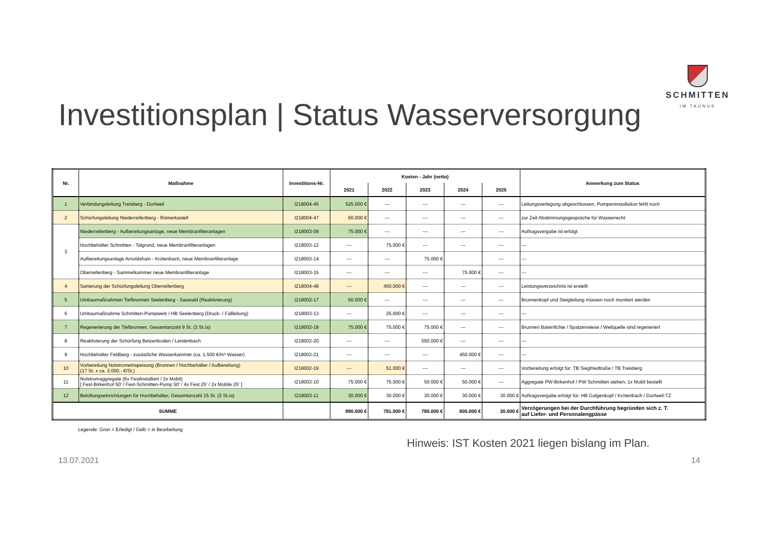SCHMITTEN
IM TAUNUS
Investitionsplan | Status Wasserversorgung
| Nr. | Maßnahme | Investitions-Nr. | Kosten - Jahr (netto) | | | | | Anmerkung zum Status |
| --- | --- | --- | --- | --- | --- | --- | --- | --- |
| | | | 2021 | 2022 | 2023 | 2024 | 2025 | |
| 1 | Verbindungsleitung Treisberg - Dorfweil | I218004-45 | 525.000 € | --- | --- | --- | --- | Leitungsverlegung abgeschlossen, Pumpeninstallation fehlt noch |
| 2 | Schürfungsleitung Niederreifenberg - Römerkastell | I218004-47 | 60.000 € | --- | --- | --- | --- | zur Zeit Abstimmungsgespräche für Wasserrecht |
| 3 | Niederreifenberg - Aufbereitungsanlage, neue Membranfilteranlagen | I218003-09 | 75.000 € | --- | --- | --- | --- | Auftragsvergabe ist erfolgt |
| | Hochbehälter Schmitten - Talgrund, neue Membranfilteranlagen | I218003-12 | --- | 75.000 € | --- | --- | --- | --- |
| | Aufbereitungsanlage Arnoldshain - Krötenbach, neue Membranfilteranlage | I218003-14 | --- | --- | 75.000 € | | --- | --- |
| | Oberreifenberg - Sammelkammer neue Membranfilteranlage | I218003-15 | --- | --- | --- | 75.000 € | --- | --- |
| 4 | Sanierung der Schürfungsleitung Oberreifenberg | I218004-48 | --- | 450.000 € | --- | --- | --- | Leistungsverzeichnis ist erstellt |
| 5 | Umbaumaßnahmen Tiefbrunnen Seelenberg - Sauwald (Reaktivierung) | I218002-17 | 50.000 € | --- | --- | --- | --- | Brunnenkopf und Steigleitung müssen noch montiert werden |
| 6 | Umbaumaßnahme Schmitten-Pumpwerk / HB Seelenberg (Druck- / Fallleitung) | I218003-13 | --- | 25.000 € | --- | --- | --- | --- |
| 7 | Regenerierung der Tiefbrunnen, Gesamtanzahl 9 St. (3 St./a) | I218002-18 | 75.000 € | 75.000 € | 75.000 € | --- | --- | Brunnen Bärenfichte / Spatzenwiese / Weilquelle sind regeneriert |
| 8 | Reaktivierung der Schürfung Betzenboden / Leistenbach | I218002-20 | --- | --- | 550.000 € | --- | --- | --- |
| 9 | Hochbehälter Feldberg - zusätzliche Wasserkammer (ca. 1.500 €/m³ Wasser) | I218002-21 | --- | --- | --- | 450.000 € | --- | --- |
| 10 | Vorbereitung Notstromeinspeisung (Brunnen / Hochbehälter / Aufbereitung) (17 St. x ca. 3.000,- €/St.) | I218002-19 | --- | 51.000 € | --- | --- | --- | Vorbereitung erfolgt für: TB Siegfriedtraße / TB Treisberg |
| 11 | Notstromaggregate (6x Festinstalliert / 2x Mobil) [ Fest-Birkenhof 50' / Fest-Schmitten-Pump 50' / 4x Fest 25' / 2x Mobile 25' ] | I218003-10 | 75.000 € | 75.000 € | 50.000 € | 50.000 € | --- | Aggregate PW-Birkenhof / PW Schmitten stehen, 1x Mobil bestellt |
| 12 | Belüftungseinrichtungen für Hochbehälter, Gesamtanzahl 15 St. (3 St./a) | I218003-11 | 30.000 € | 30.000 € | 30.000 € | 30.000 € | 30.000 € | Auftragsvergabe erfolgt für: HB Galgenkopf / Krötenbach / Dorfweil-TZ |
| SUMME | | | 890.000 € | 781.000 € | 780.000 € | 605.000 € | 30.000 € | Verzögerungen bei der Durchführung begründen sich z. T. auf Liefer- und Personalengpässe |
Legende: Grün = Erledigt / Gelb = in Bearbeitung
Hinweis: IST Kosten 2021 liegen bislang im Plan.
13.07.2021 14